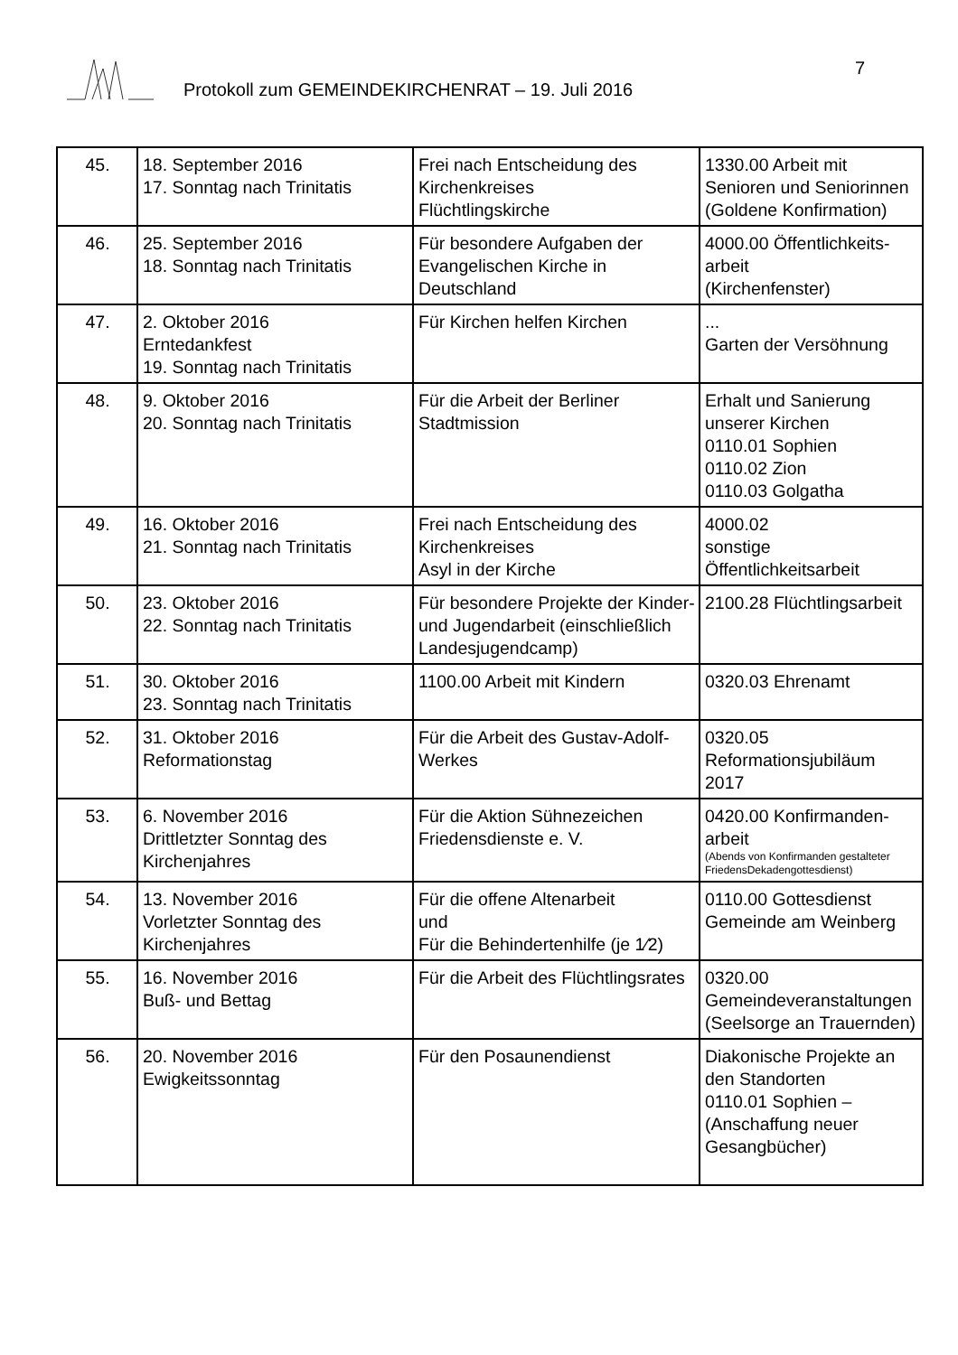Protokoll zum GEMEINDEKIRCHENRAT – 19. Juli 2016
7
| 45. | 18. September 2016 17. Sonntag nach Trinitatis | Frei nach Entscheidung des Kirchenkreises Flüchtlingskirche | 1330.00 Arbeit mit Senioren und Seniorinnen (Goldene Konfirmation) |
| 46. | 25. September 2016 18. Sonntag nach Trinitatis | Für besondere Aufgaben der Evangelischen Kirche in Deutschland | 4000.00 Öffentlichkeits-arbeit (Kirchenfenster) |
| 47. | 2. Oktober 2016 Erntedankfest 19. Sonntag nach Trinitatis | Für Kirchen helfen Kirchen | ... Garten der Versöhnung |
| 48. | 9. Oktober 2016 20. Sonntag nach Trinitatis | Für die Arbeit der Berliner Stadtmission | Erhalt und Sanierung unserer Kirchen 0110.01 Sophien 0110.02 Zion 0110.03 Golgatha |
| 49. | 16. Oktober 2016 21. Sonntag nach Trinitatis | Frei nach Entscheidung des Kirchenkreises Asyl in der Kirche | 4000.02 sonstige Öffentlichkeitsarbeit |
| 50. | 23. Oktober 2016 22. Sonntag nach Trinitatis | Für besondere Projekte der Kinder- und Jugendarbeit (einschließlich Landesjugendcamp) | 2100.28 Flüchtlingsarbeit |
| 51. | 30. Oktober 2016 23. Sonntag nach Trinitatis | 1100.00 Arbeit mit Kindern | 0320.03 Ehrenamt |
| 52. | 31. Oktober 2016 Reformationstag | Für die Arbeit des Gustav-Adolf-Werkes | 0320.05 Reformationsjubiläum 2017 |
| 53. | 6. November 2016 Drittletzter Sonntag des Kirchenjahres | Für die Aktion Sühnezeichen Friedensdienste e. V. | 0420.00 Konfirmanden-arbeit (Abends von Konfirmanden gestalteter FriedensDekadengottesdienst) |
| 54. | 13. November 2016 Vorletzter Sonntag des Kirchenjahres | Für die offene Altenarbeit und Für die Behindertenhilfe (je 1⁄2) | 0110.00 Gottesdienst Gemeinde am Weinberg |
| 55. | 16. November 2016 Buß- und Bettag | Für die Arbeit des Flüchtlingsrates | 0320.00 Gemeindeveranstaltungen (Seelsorge an Trauernden) |
| 56. | 20. November 2016 Ewigkeitssonntag | Für den Posaunendienst | Diakonische Projekte an den Standorten 0110.01 Sophien – (Anschaffung neuer Gesangbücher) |